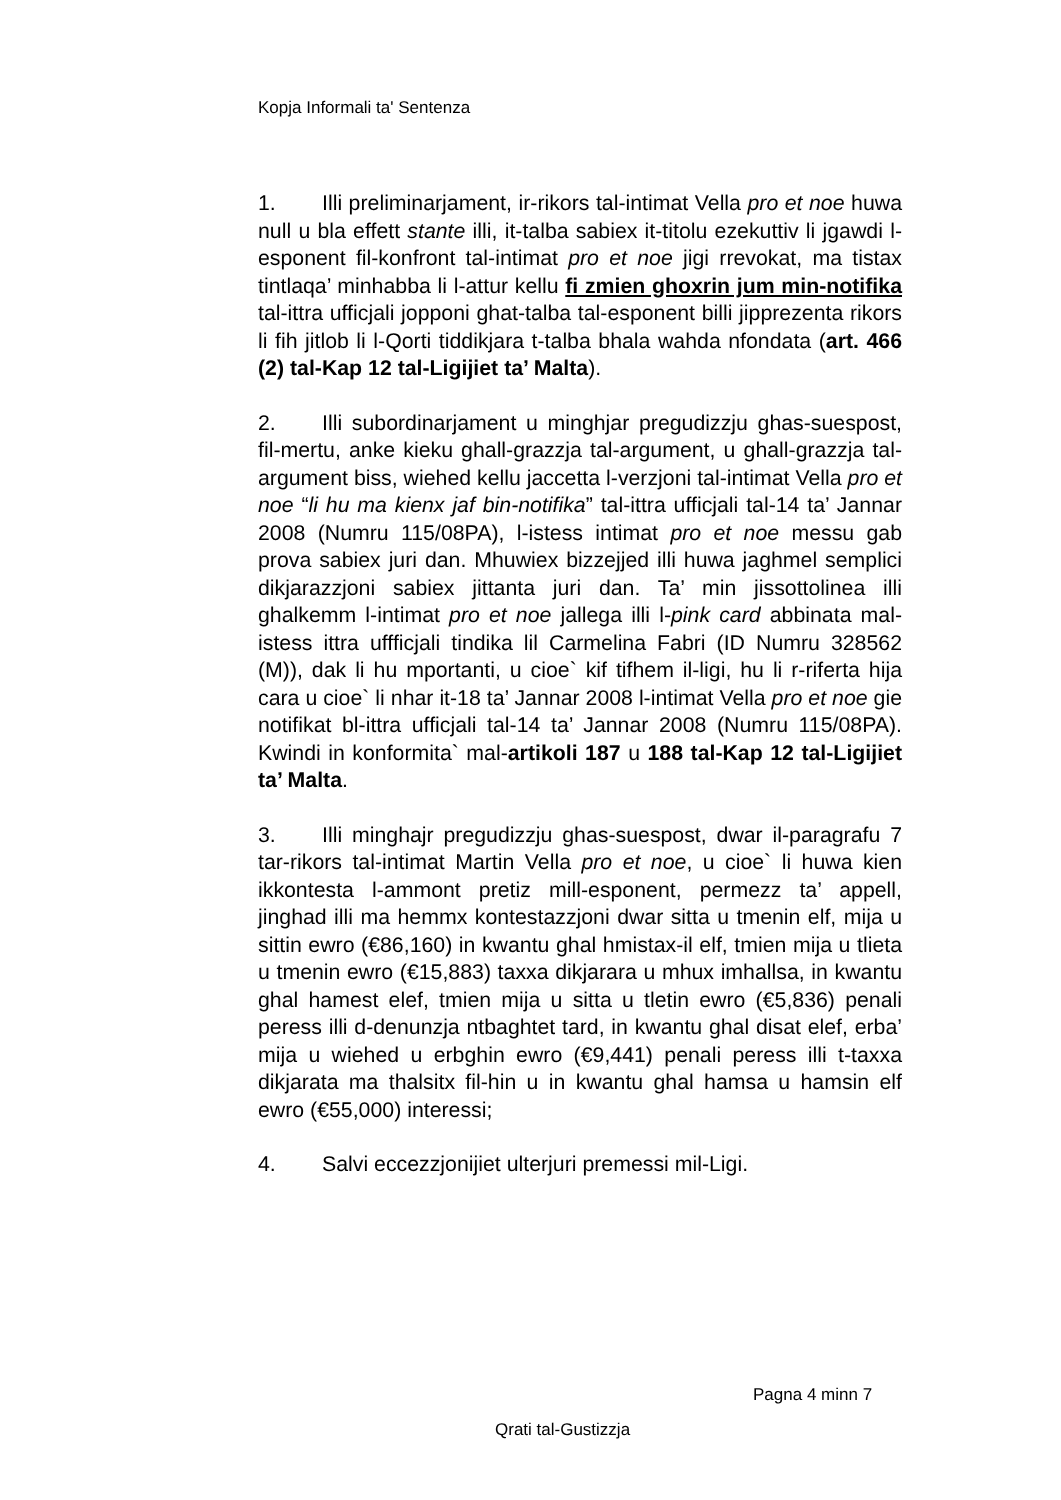Kopja Informali ta' Sentenza
1. Illi preliminarjament, ir-rikors tal-intimat Vella pro et noe huwa null u bla effett stante illi, it-talba sabiex it-titolu ezekuttiv li jgawdi l-esponent fil-konfront tal-intimat pro et noe jigi rrevokat, ma tistax tintlaqa’ minhabba li l-attur kellu fi zmien ghoxrin jum min-notifika tal-ittra ufficjali jopponi ghat-talba tal-esponent billi jipprezenta rikors li fih jitlob li l-Qorti tiddikjara t-talba bhala wahda nfondata (art. 466 (2) tal-Kap 12 tal-Ligijiet ta’ Malta).
2. Illi subordinarjament u minghjar pregudizzju ghas-suespost, fil-mertu, anke kieku ghall-grazzja tal-argument, u ghall-grazzja tal-argument biss, wiehed kellu jaccetta l-verzjoni tal-intimat Vella pro et noe “li hu ma kienx jaf bin-notifika” tal-ittra ufficjali tal-14 ta’ Jannar 2008 (Numru 115/08PA), l-istess intimat pro et noe messu gab prova sabiex juri dan. Mhuwiex bizzejjed illi huwa jaghmel semplici dikjarazzjoni sabiex jittanta juri dan. Ta’ min jissottolinea illi ghalkemm l-intimat pro et noe jallega illi l-pink card abbinata mal-istess ittra uffficjali tindika lil Carmelina Fabri (ID Numru 328562 (M)), dak li hu mportanti, u cioe` kif tifhem il-ligi, hu li r-riferta hija cara u cioe` li nhar it-18 ta’ Jannar 2008 l-intimat Vella pro et noe gie notifikat bl-ittra ufficjali tal-14 ta’ Jannar 2008 (Numru 115/08PA). Kwindi in konformita` mal-artikoli 187 u 188 tal-Kap 12 tal-Ligijiet ta’ Malta.
3. Illi minghajr pregudizzju ghas-suespost, dwar il-paragrafu 7 tar-rikors tal-intimat Martin Vella pro et noe, u cioe` li huwa kien ikkontesta l-ammont pretiz mill-esponent, permezz ta’ appell, jinghad illi ma hemmx kontestazzjoni dwar sitta u tmenin elf, mija u sittin ewro (€86,160) in kwantu ghal hmistax-il elf, tmien mija u tlieta u tmenin ewro (€15,883) taxxa dikjarara u mhux imhallsa, in kwantu ghal hamest elef, tmien mija u sitta u tletin ewro (€5,836) penali peress illi d-denunzja ntbaghtet tard, in kwantu ghal disat elef, erba’ mija u wiehed u erbghin ewro (€9,441) penali peress illi t-taxxa dikjarata ma thalsitx fil-hin u in kwantu ghal hamsa u hamsin elf ewro (€55,000) interessi;
4. Salvi eccezzjonijiet ulterjuri premessi mil-Ligi.
Pagna 4 minn 7
Qrati tal-Gustizzja